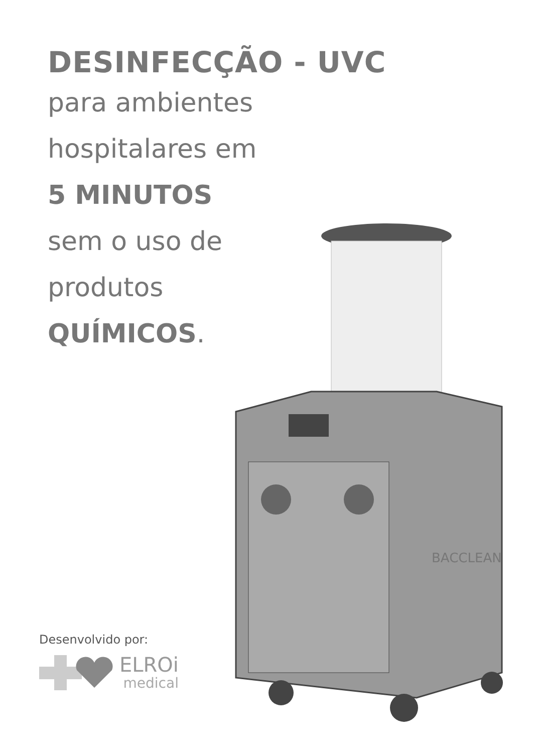DESINFECÇÃO - UVC
para ambientes
hospitalares em
5 MINUTOS
sem o uso de
produtos
QUÍMICOS.
BACCLEAN
Desenvolvido por:
ELROi
medical